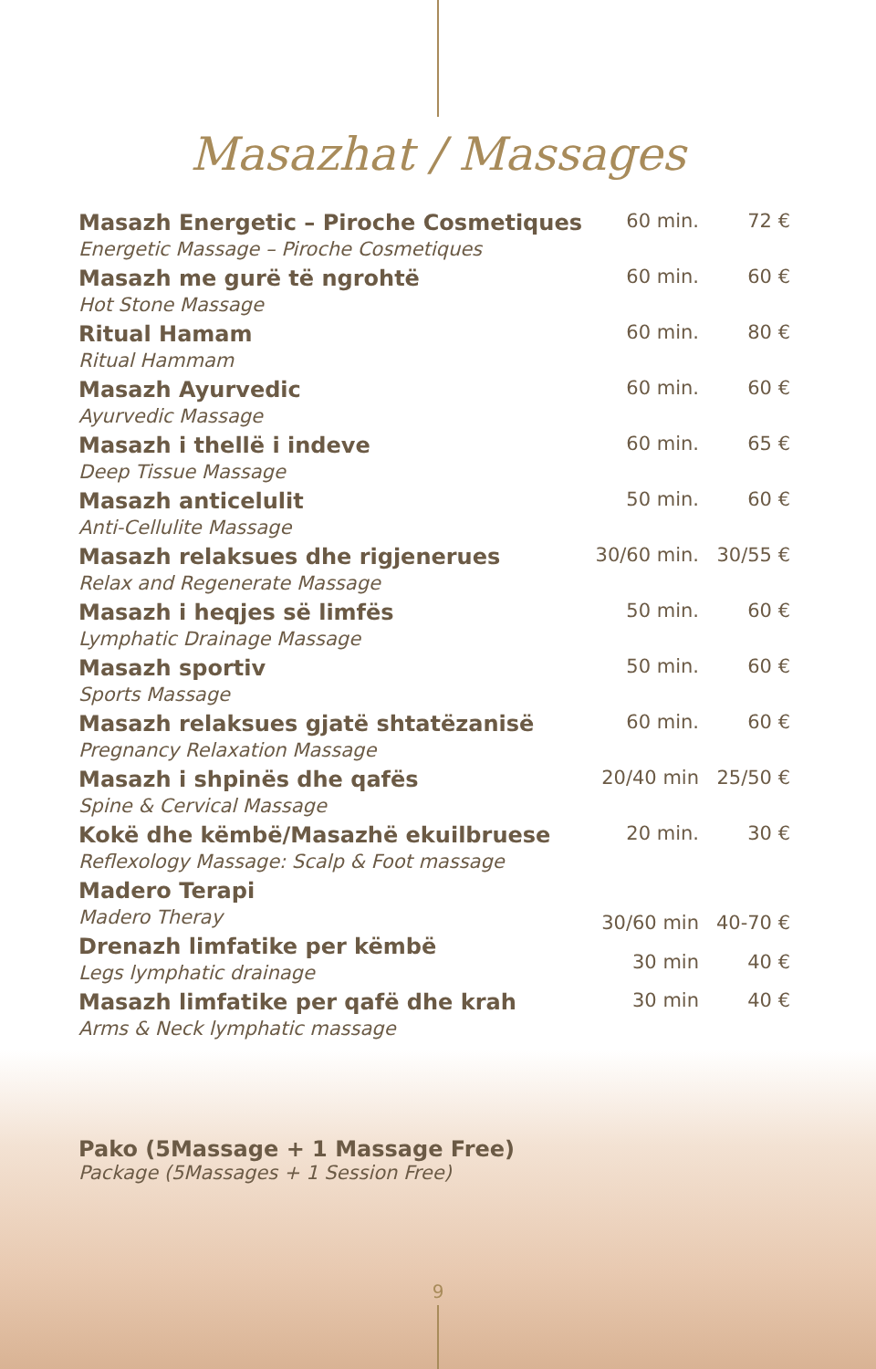Masazhat / Massages
| Masazh Energetic – Piroche Cosmetiques | 60 min. | 72 € |
| Energetic Massage – Piroche Cosmetiques | | |
| Masazh me gurë të ngrohtë | 60 min. | 60 € |
| Hot Stone Massage | | |
| Ritual Hamam | 60 min. | 80 € |
| Ritual Hammam | | |
| Masazh Ayurvedic | 60 min. | 60 € |
| Ayurvedic Massage | | |
| Masazh i thellë i indeve | 60 min. | 65 € |
| Deep Tissue Massage | | |
| Masazh anticelulit | 50 min. | 60 € |
| Anti-Cellulite Massage | | |
| Masazh relaksues dhe rigjenerues | 30/60 min. | 30/55 € |
| Relax and Regenerate Massage | | |
| Masazh i heqjes së limfës | 50 min. | 60 € |
| Lymphatic Drainage Massage | | |
| Masazh sportiv | 50 min. | 60 € |
| Sports Massage | | |
| Masazh relaksues gjatë shtatëzanisë | 60 min. | 60 € |
| Pregnancy Relaxation Massage | | |
| Masazh i shpinës dhe qafës | 20/40 min | 25/50 € |
| Spine & Cervical Massage | | |
| Kokë dhe këmbë/Masazhë ekuilbruese | 20 min. | 30 € |
| Reflexology Massage: Scalp & Foot massage | | |
| Madero Terapi | 30/60 min | 40-70 € |
| Madero Theray | | |
| Drenazh limfatike per këmbë | 30 min | 40 € |
| Legs lymphatic drainage | | |
| Masazh limfatike per qafë dhe krah | 30 min | 40 € |
| Arms & Neck lymphatic massage | | |
Pako (5Massage + 1 Massage Free)
Package (5Massages + 1 Session Free)
9